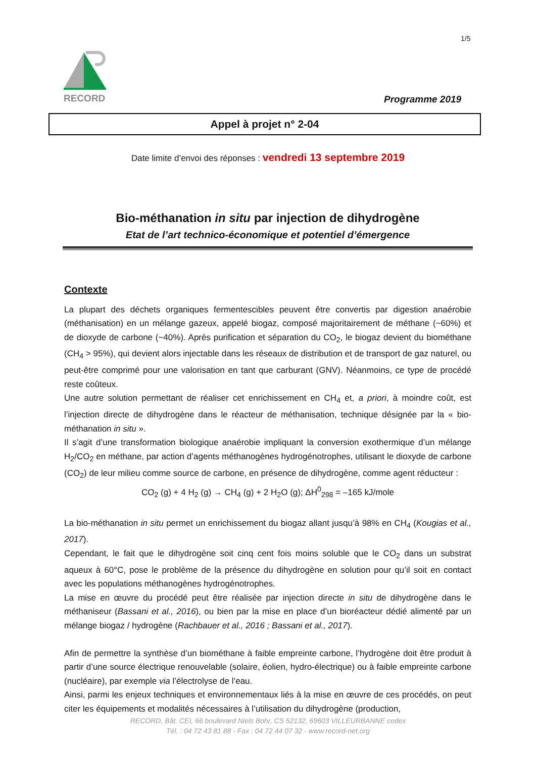1/5
RECORD
Programme 2019
Appel à projet n° 2-04
Date limite d’envoi des réponses : vendredi 13 septembre 2019
Bio-méthanation in situ par injection de dihydrogène
Etat de l’art technico-économique et potentiel d’émergence
Contexte
La plupart des déchets organiques fermentescibles peuvent être convertis par digestion anaérobie (méthanisation) en un mélange gazeux, appelé biogaz, composé majoritairement de méthane (~60%) et de dioxyde de carbone (~40%). Après purification et séparation du CO<sub>2</sub>, le biogaz devient du biométhane (CH<sub>4</sub> > 95%), qui devient alors injectable dans les réseaux de distribution et de transport de gaz naturel, ou peut-être comprimé pour une valorisation en tant que carburant (GNV). Néanmoins, ce type de procédé reste coûteux.
Une autre solution permettant de réaliser cet enrichissement en CH<sub>4</sub> et, a priori, à moindre coût, est l’injection directe de dihydrogène dans le réacteur de méthanisation, technique désignée par la « bio-méthanation in situ ».
Il s’agit d’une transformation biologique anaérobie impliquant la conversion exothermique d’un mélange H<sub>2</sub>/CO<sub>2</sub> en méthane, par action d’agents méthanogènes hydrogénotrophes, utilisant le dioxyde de carbone (CO<sub>2</sub>) de leur milieu comme source de carbone, en présence de dihydrogène, comme agent réducteur :
CO<sub>2</sub> (g) + 4 H<sub>2</sub> (g) → CH<sub>4</sub> (g) + 2 H<sub>2</sub>O (g); ΔH<sup>0</sup><sub>298</sub> = –165 kJ/mole
La bio-méthanation in situ permet un enrichissement du biogaz allant jusqu’à 98% en CH<sub>4</sub> (Kougias et al., 2017).
Cependant, le fait que le dihydrogène soit cinq cent fois moins soluble que le CO<sub>2</sub> dans un substrat aqueux à 60°C, pose le problème de la présence du dihydrogène en solution pour qu’il soit en contact avec les populations méthanogènes hydrogénotrophes.
La mise en œuvre du procédé peut être réalisée par injection directe in situ de dihydrogène dans le méthaniseur (Bassani et al., 2016), ou bien par la mise en place d’un bioréacteur dédié alimenté par un mélange biogaz / hydrogène (Rachbauer et al., 2016 ; Bassani et al., 2017).
Afin de permettre la synthèse d’un biométhane à faible empreinte carbone, l’hydrogène doit être produit à partir d’une source électrique renouvelable (solaire, éolien, hydro-électrique) ou à faible empreinte carbone (nucléaire), par exemple via l’électrolyse de l’eau.
Ainsi, parmi les enjeux techniques et environnementaux liés à la mise en œuvre de ces procédés, on peut citer les équipements et modalités nécessaires à l’utilisation du dihydrogène (production,
RECORD, Bât. CEI, 66 boulevard Niels Bohr, CS 52132, 69603 VILLEURBANNE cedex
Tél. : 04 72 43 81 88 - Fax : 04 72 44 07 32 - www.record-net.org